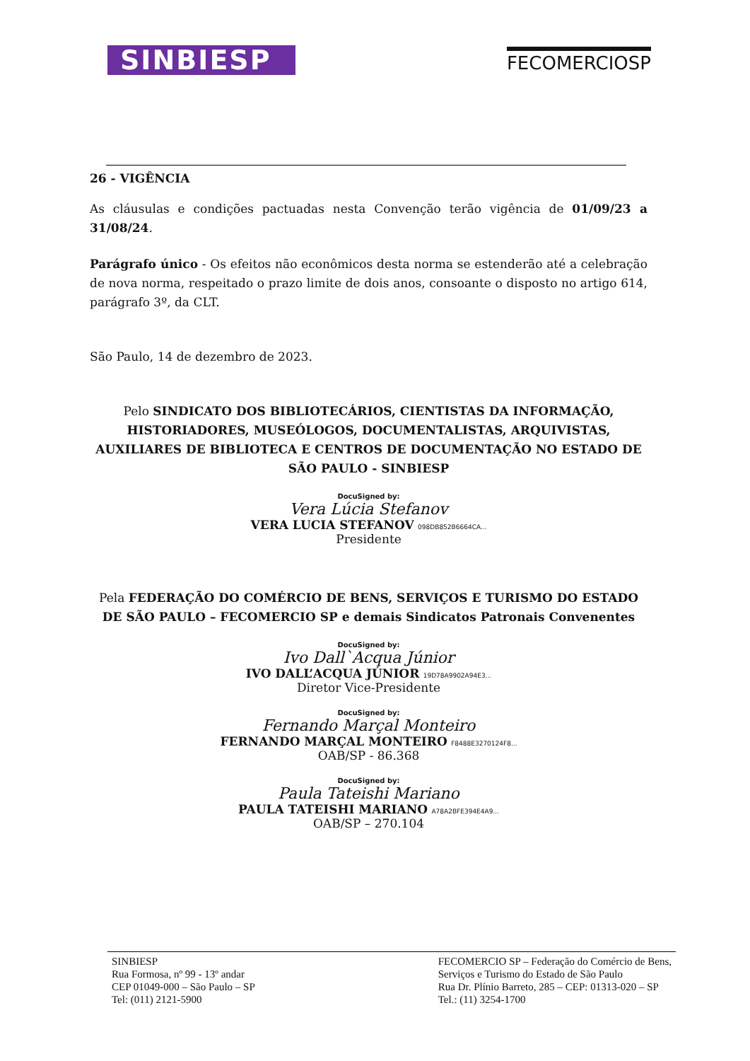SINBIESP
FECOMERCIOSP
26 - VIGÊNCIA
As cláusulas e condições pactuadas nesta Convenção terão vigência de 01/09/23 a 31/08/24.
Parágrafo único - Os efeitos não econômicos desta norma se estenderão até a celebração de nova norma, respeitado o prazo limite de dois anos, consoante o disposto no artigo 614, parágrafo 3º, da CLT.
São Paulo, 14 de dezembro de 2023.
Pelo SINDICATO DOS BIBLIOTECÁRIOS, CIENTISTAS DA INFORMAÇÃO, HISTORIADORES, MUSEÓLOGOS, DOCUMENTALISTAS, ARQUIVISTAS, AUXILIARES DE BIBLIOTECA E CENTROS DE DOCUMENTAÇÃO NO ESTADO DE SÃO PAULO - SINBIESP
DocuSigned by:
Vera Lúcia Stefanov
VERA LUCIA STEFANOV 098DB852B6664CA...
Presidente
Pela FEDERAÇÃO DO COMÉRCIO DE BENS, SERVIÇOS E TURISMO DO ESTADO DE SÃO PAULO – FECOMERCIO SP e demais Sindicatos Patronais Convenentes
DocuSigned by:
Ivo Dall`Acqua Júnior
IVO DALL’ACQUA JÚNIOR 19D78A9902A94E3...
Diretor Vice-Presidente
DocuSigned by:
Fernando Marçal Monteiro
FERNANDO MARÇAL MONTEIRO F8488E3270124F8...
OAB/SP - 86.368
DocuSigned by:
Paula Tateishi Mariano
PAULA TATEISHI MARIANO A78A2BFE394E4A9...
OAB/SP – 270.104
SINBIESP
Rua Formosa, nº 99 - 13º andar
CEP 01049-000 – São Paulo – SP
Tel: (011) 2121-5900
FECOMERCIO SP – Federação do Comércio de Bens,
Serviços e Turismo do Estado de São Paulo
Rua Dr. Plínio Barreto, 285 – CEP: 01313-020 – SP
Tel.: (11) 3254-1700